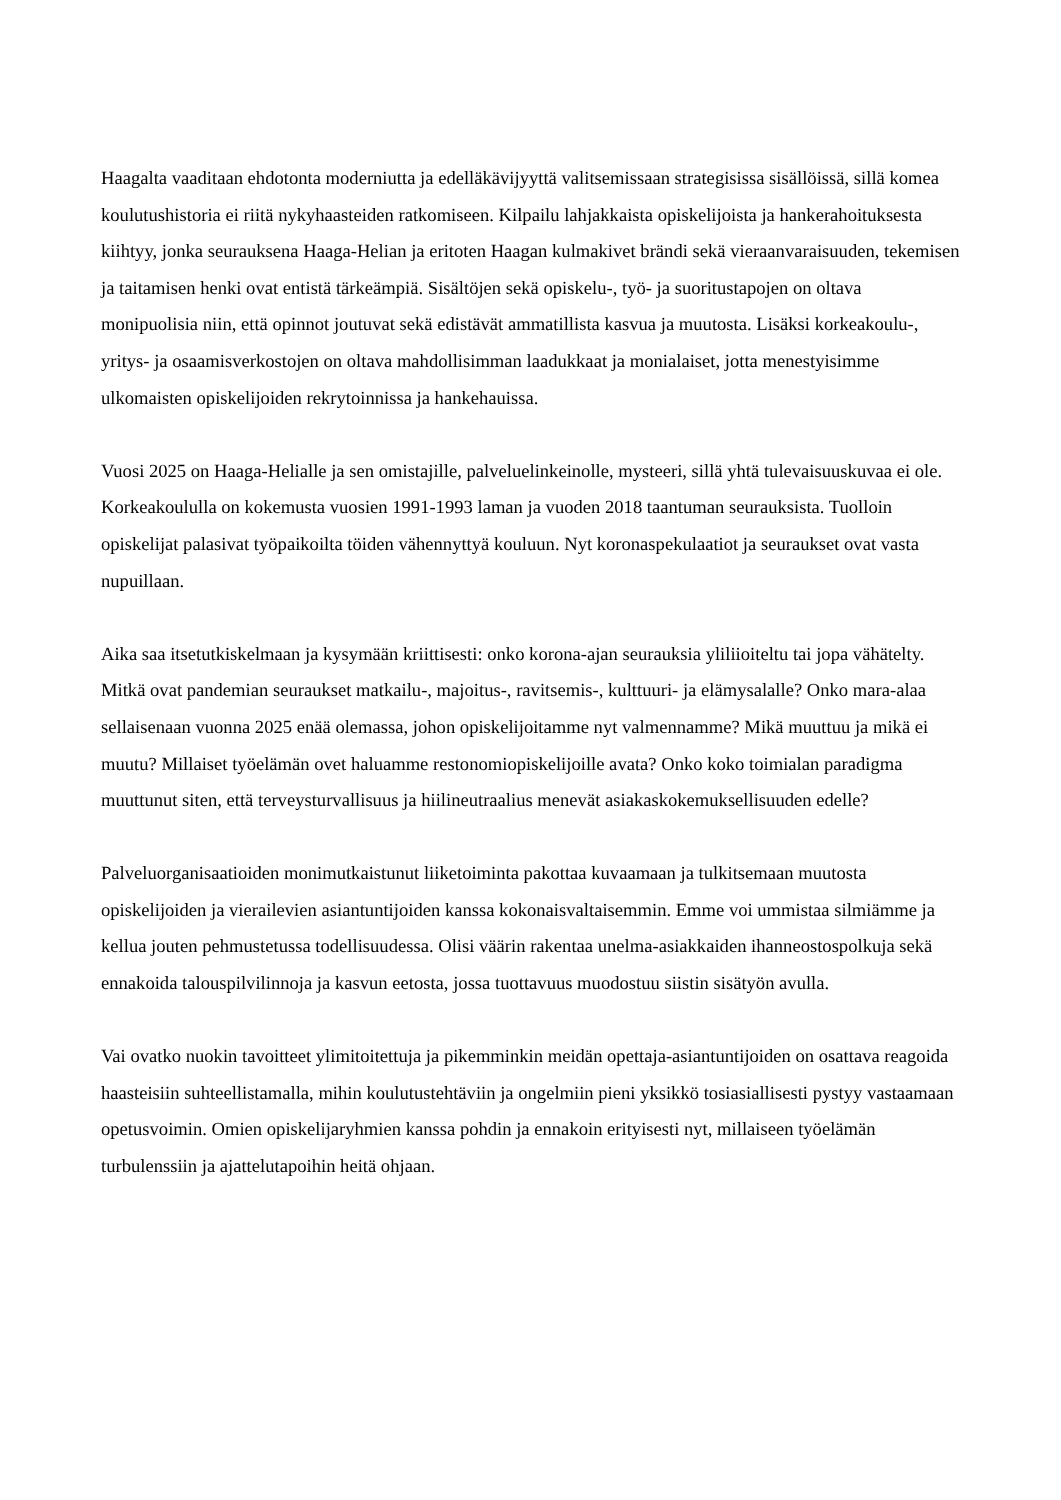Haagalta vaaditaan ehdotonta moderniutta ja edelläkävijyyttä valitsemissaan strategisissa sisällöissä, sillä komea koulutushistoria ei riitä nykyhaasteiden ratkomiseen. Kilpailu lahjakkaista opiskelijoista ja hankerahoituksesta kiihtyy, jonka seurauksena Haaga-Helian ja eritoten Haagan kulmakivet brändi sekä vieraanvaraisuuden, tekemisen ja taitamisen henki ovat entistä tärkeämpiä. Sisältöjen sekä opiskelu-, työ- ja suoritustapojen on oltava monipuolisia niin, että opinnot joutuvat sekä edistävät ammatillista kasvua ja muutosta. Lisäksi korkeakoulu-, yritys- ja osaamisverkostojen on oltava mahdollisimman laadukkaat ja monialaiset, jotta menestyisimme ulkomaisten opiskelijoiden rekrytoinnissa ja hankehauissa.
Vuosi 2025 on Haaga-Helialle ja sen omistajille, palveluelinkeinolle, mysteeri, sillä yhtä tulevaisuuskuvaa ei ole. Korkeakoululla on kokemusta vuosien 1991-1993 laman ja vuoden 2018 taantuman seurauksista. Tuolloin opiskelijat palasivat työpaikoilta töiden vähennyttyä kouluun. Nyt koronaspekulaatiot ja seuraukset ovat vasta nupuillaan.
Aika saa itsetutkiskelmaan ja kysymään kriittisesti: onko korona-ajan seurauksia yliliioiteltu tai jopa vähätelty. Mitkä ovat pandemian seuraukset matkailu-, majoitus-, ravitsemis-, kulttuuri- ja elämysalalle? Onko mara-alaa sellaisenaan vuonna 2025 enää olemassa, johon opiskelijoitamme nyt valmennamme? Mikä muuttuu ja mikä ei muutu? Millaiset työelämän ovet haluamme restonomiopiskelijoille avata? Onko koko toimialan paradigma muuttunut siten, että terveysturvallisuus ja hiilineutraalius menevät asiakaskokemuksellisuuden edelle?
Palveluorganisaatioiden monimutkaistunut liiketoiminta pakottaa kuvaamaan ja tulkitsemaan muutosta opiskelijoiden ja vierailevien asiantuntijoiden kanssa kokonaisvaltaisemmin. Emme voi ummistaa silmiämme ja kellua jouten pehmustetussa todellisuudessa. Olisi väärin rakentaa unelma-asiakkaiden ihanneostospolkuja sekä ennakoida talouspilvilinnoja ja kasvun eetosta, jossa tuottavuus muodostuu siistin sisätyön avulla.
Vai ovatko nuokin tavoitteet ylimitoitettuja ja pikemminkin meidän opettaja-asiantuntijoiden on osattava reagoida haasteisiin suhteellistamalla, mihin koulutustehtäviin ja ongelmiin pieni yksikkö tosiasiallisesti pystyy vastaamaan opetusvoimin. Omien opiskelijaryhmien kanssa pohdin ja ennakoin erityisesti nyt, millaiseen työelämän turbulenssiin ja ajattelutapoihin heitä ohjaan.